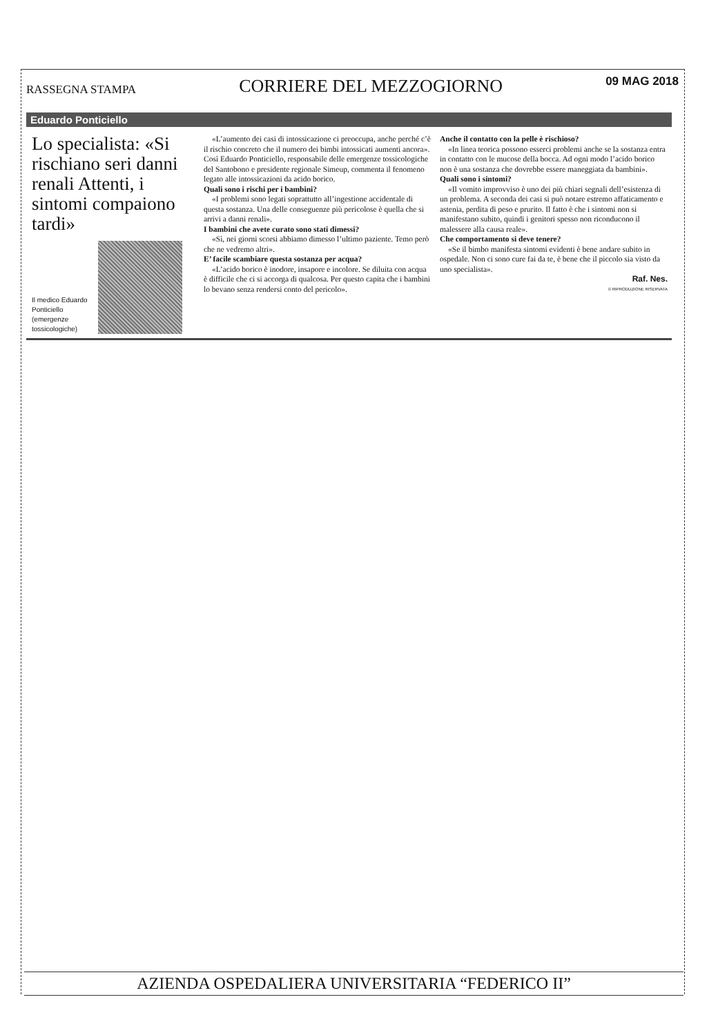RASSEGNA STAMPA CORRIERE DEL MEZZOGIORNO 09 MAG 2018
Eduardo Ponticiello
Lo specialista: «Si rischiano seri danni renali Attenti, i sintomi compaiono tardi»
Il medico Eduardo Ponticiello (emergenze tossicologiche)
«L’aumento dei casi di intossicazione ci preoccupa, anche perché c’è il rischio concreto che il numero dei bimbi intossicati aumenti ancora». Così Eduardo Ponticiello, responsabile delle emergenze tossicologiche del Santobono e presidente regionale Simeup, commenta il fenomeno legato alle intossicazioni da acido borico.
Quali sono i rischi per i bambini?
«I problemi sono legati soprattutto all’ingestione accidentale di questa sostanza. Una delle conseguenze più pericolose è quella che si arrivi a danni renali».
I bambini che avete curato sono stati dimessi?
«Sì, nei giorni scorsi abbiamo dimesso l’ultimo paziente. Temo però che ne vedremo altri».
E’ facile scambiare questa sostanza per acqua?
«L’acido borico è inodore, insapore e incolore. Se diluita con acqua è difficile che ci si accorga di qualcosa. Per questo capita che i bambini lo bevano senza rendersi conto del pericolo».
Anche il contatto con la pelle è rischioso?
«In linea teorica possono esserci problemi anche se la sostanza entra in contatto con le mucose della bocca. Ad ogni modo l’acido borico non è una sostanza che dovrebbe essere maneggiata da bambini».
Quali sono i sintomi?
«Il vomito improvviso è uno dei più chiari segnali dell’esistenza di un problema. A seconda dei casi si può notare estremo affaticamento e astenia, perdita di peso e prurito. Il fatto è che i sintomi non si manifestano subito, quindi i genitori spesso non riconducono il malessere alla causa reale».
Che comportamento si deve tenere?
«Se il bimbo manifesta sintomi evidenti è bene andare subito in ospedale. Non ci sono cure fai da te, è bene che il piccolo sia visto da uno specialista».
Raf. Nes.
© RIPRODUZIONE RISERVATA
AZIENDA OSPEDALIERA UNIVERSITARIA “FEDERICO II”